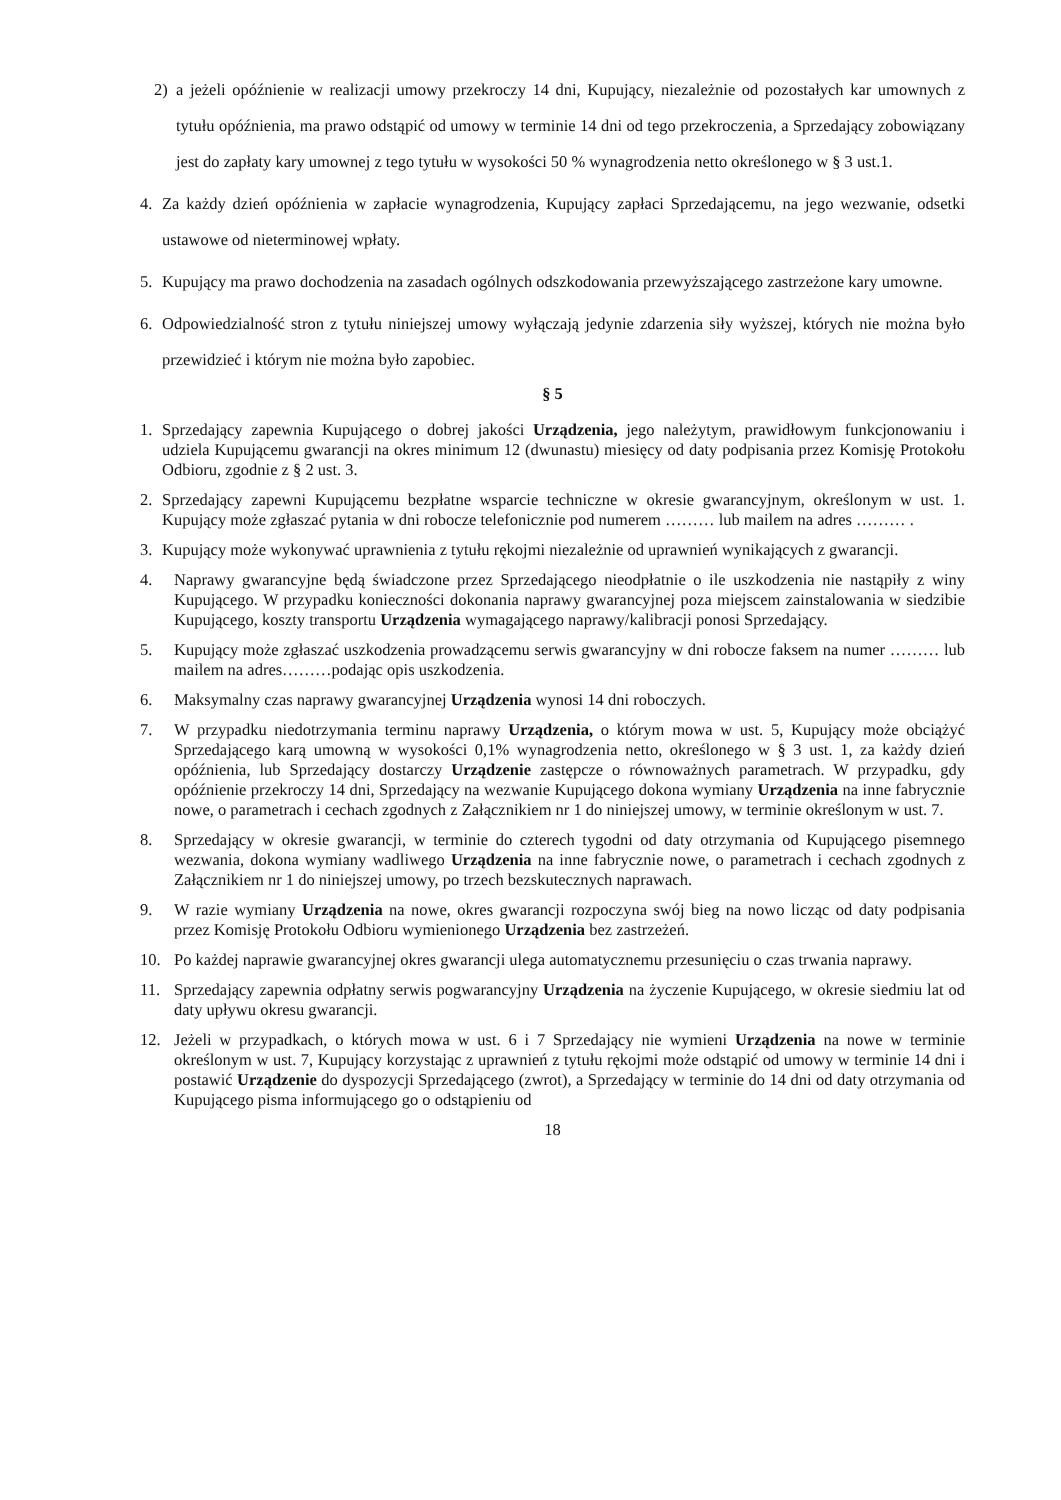2) a jeżeli opóźnienie w realizacji umowy przekroczy 14 dni, Kupujący, niezależnie od pozostałych kar umownych z tytułu opóźnienia, ma prawo odstąpić od umowy w terminie 14 dni od tego przekroczenia, a Sprzedający zobowiązany jest do zapłaty kary umownej z tego tytułu w wysokości 50 % wynagrodzenia netto określonego w § 3 ust.1.
4. Za każdy dzień opóźnienia w zapłacie wynagrodzenia, Kupujący zapłaci Sprzedającemu, na jego wezwanie, odsetki ustawowe od nieterminowej wpłaty.
5. Kupujący ma prawo dochodzenia na zasadach ogólnych odszkodowania przewyższającego zastrzeżone kary umowne.
6. Odpowiedzialność stron z tytułu niniejszej umowy wyłączają jedynie zdarzenia siły wyższej, których nie można było przewidzieć i którym nie można było zapobiec.
§ 5
1. Sprzedający zapewnia Kupującego o dobrej jakości Urządzenia, jego należytym, prawidłowym funkcjonowaniu i udziela Kupującemu gwarancji na okres minimum 12 (dwunastu) miesięcy od daty podpisania przez Komisję Protokołu Odbioru, zgodnie z § 2 ust. 3.
2. Sprzedający zapewni Kupującemu bezpłatne wsparcie techniczne w okresie gwarancyjnym, określonym w ust. 1. Kupujący może zgłaszać pytania w dni robocze telefonicznie pod numerem ……… lub mailem na adres ……… .
3. Kupujący może wykonywać uprawnienia z tytułu rękojmi niezależnie od uprawnień wynikających z gwarancji.
4. Naprawy gwarancyjne będą świadczone przez Sprzedającego nieodpłatnie o ile uszkodzenia nie nastąpiły z winy Kupującego. W przypadku konieczności dokonania naprawy gwarancyjnej poza miejscem zainstalowania w siedzibie Kupującego, koszty transportu Urządzenia wymagającego naprawy/kalibracji ponosi Sprzedający.
5. Kupujący może zgłaszać uszkodzenia prowadzącemu serwis gwarancyjny w dni robocze faksem na numer ……… lub mailem na adres………podając opis uszkodzenia.
6. Maksymalny czas naprawy gwarancyjnej Urządzenia wynosi 14 dni roboczych.
7. W przypadku niedotrzymania terminu naprawy Urządzenia, o którym mowa w ust. 5, Kupujący może obciążyć Sprzedającego karą umowną w wysokości 0,1% wynagrodzenia netto, określonego w § 3 ust. 1, za każdy dzień opóźnienia, lub Sprzedający dostarczy Urządzenie zastępcze o równoważnych parametrach. W przypadku, gdy opóźnienie przekroczy 14 dni, Sprzedający na wezwanie Kupującego dokona wymiany Urządzenia na inne fabrycznie nowe, o parametrach i cechach zgodnych z Załącznikiem nr 1 do niniejszej umowy, w terminie określonym w ust. 7.
8. Sprzedający w okresie gwarancji, w terminie do czterech tygodni od daty otrzymania od Kupującego pisemnego wezwania, dokona wymiany wadliwego Urządzenia na inne fabrycznie nowe, o parametrach i cechach zgodnych z Załącznikiem nr 1 do niniejszej umowy, po trzech bezskutecznych naprawach.
9. W razie wymiany Urządzenia na nowe, okres gwarancji rozpoczyna swój bieg na nowo licząc od daty podpisania przez Komisję Protokołu Odbioru wymienionego Urządzenia bez zastrzeżeń.
10. Po każdej naprawie gwarancyjnej okres gwarancji ulega automatycznemu przesunięciu o czas trwania naprawy.
11. Sprzedający zapewnia odpłatny serwis pogwarancyjny Urządzenia na życzenie Kupującego, w okresie siedmiu lat od daty upływu okresu gwarancji.
12. Jeżeli w przypadkach, o których mowa w ust. 6 i 7 Sprzedający nie wymieni Urządzenia na nowe w terminie określonym w ust. 7, Kupujący korzystając z uprawnień z tytułu rękojmi może odstąpić od umowy w terminie 14 dni i postawić Urządzenie do dyspozycji Sprzedającego (zwrot), a Sprzedający w terminie do 14 dni od daty otrzymania od Kupującego pisma informującego go o odstąpieniu od
18